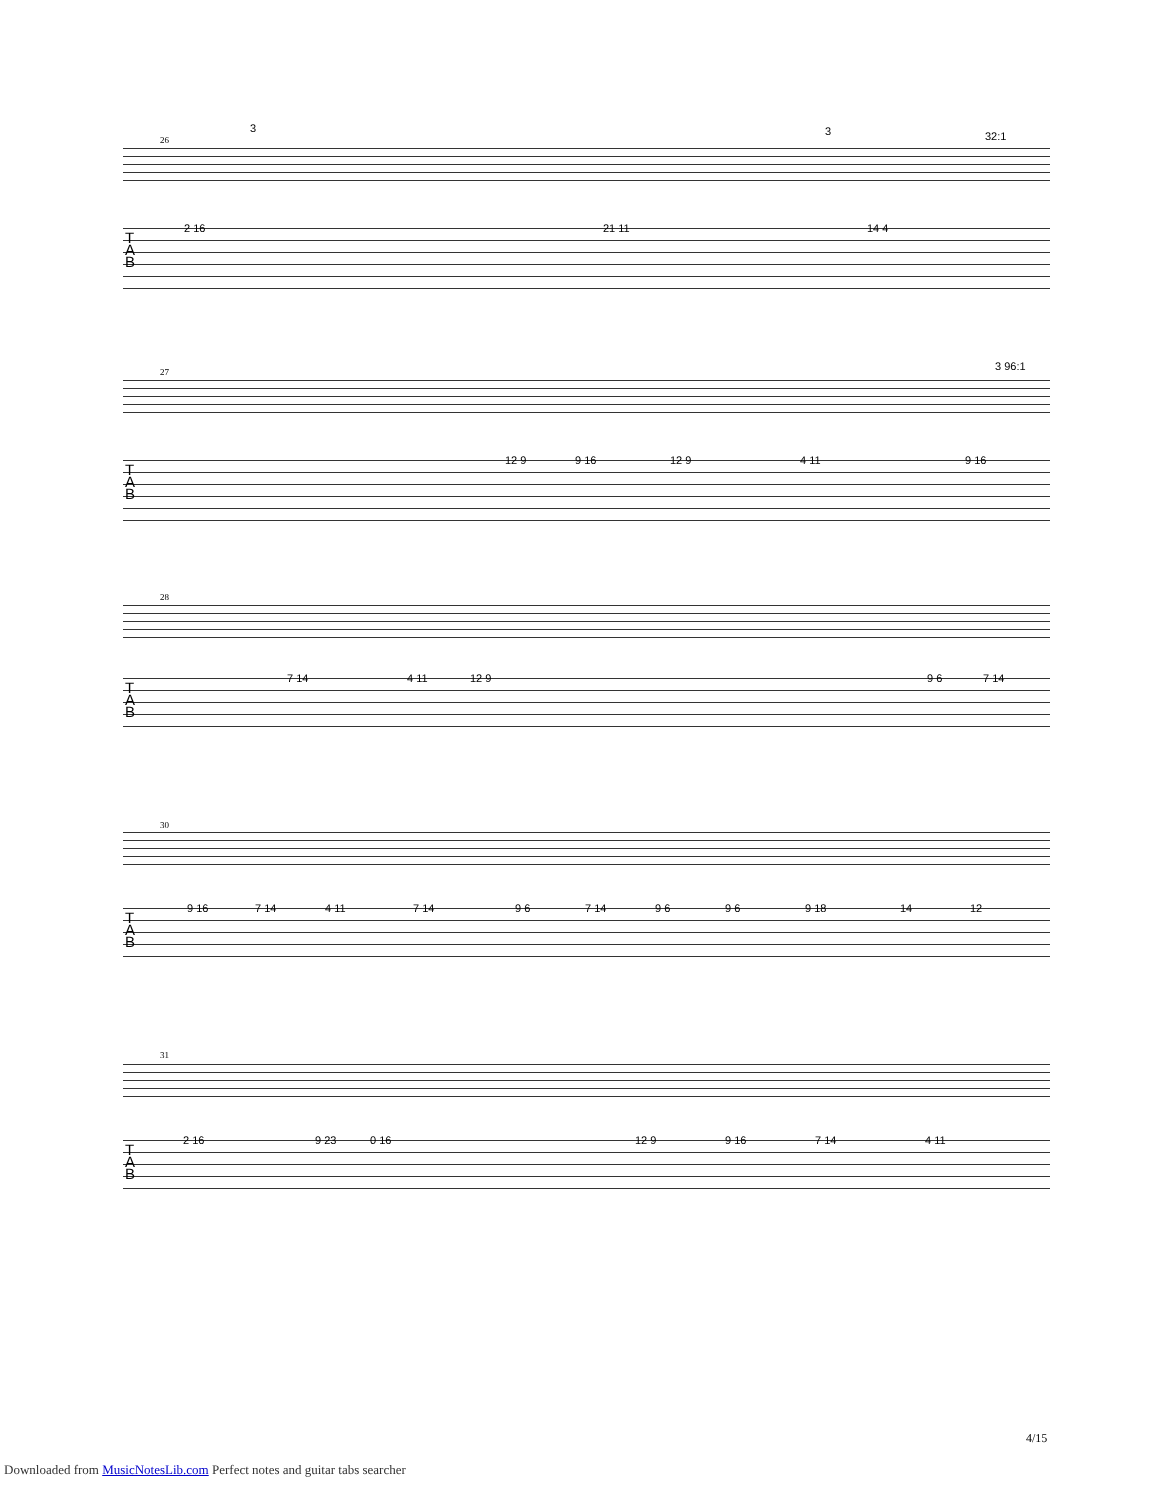26
T
A
B
2 16 21 11 14 4
3 3 32:1
27
T
A
B
12 9 9 16 12 9 4 11 9 16
3 96:1
28
T
A
B
7 14 4 11 12 9 9 6 7 14
30
T
A
B
9 16 7 14 4 11 7 14 9 6 7 14 9 6 9 6 9 18 14 12
31
T
A
B
2 16 9 23 0 16 12 9 9 16 7 14 4 11
4/15
Downloaded from MusicNotesLib.com Perfect notes and guitar tabs searcher